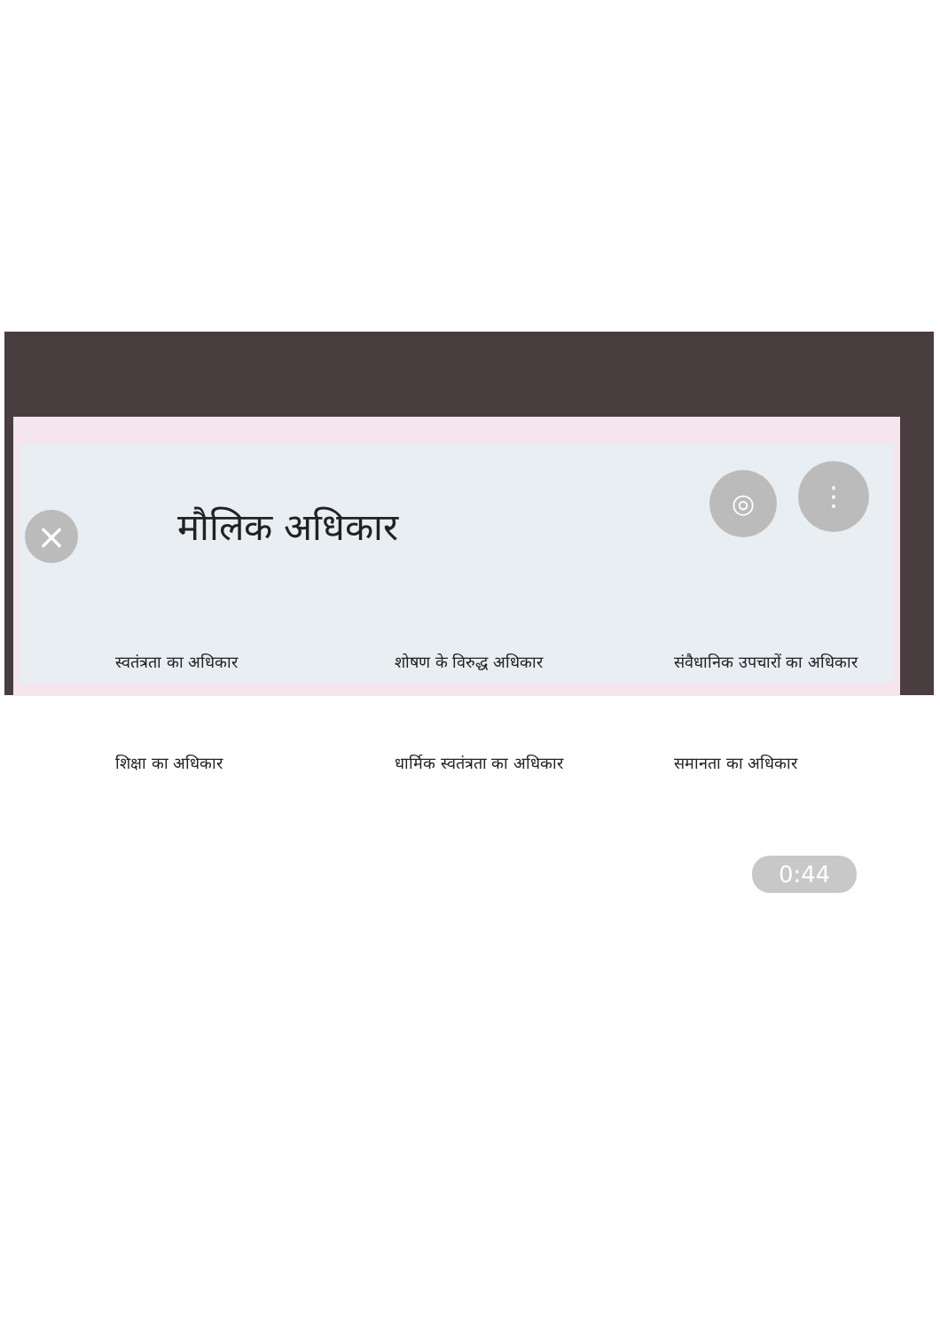×
◎ ⋮
मौलिक अधिकार
स्वतंत्रता का अधिकार शोषण के विरुद्ध अधिकार संवैधानिक उपचारों का अधिकार
शिक्षा का अधिकार धार्मिक स्वतंत्रता का अधिकार समानता का अधिकार
0:44